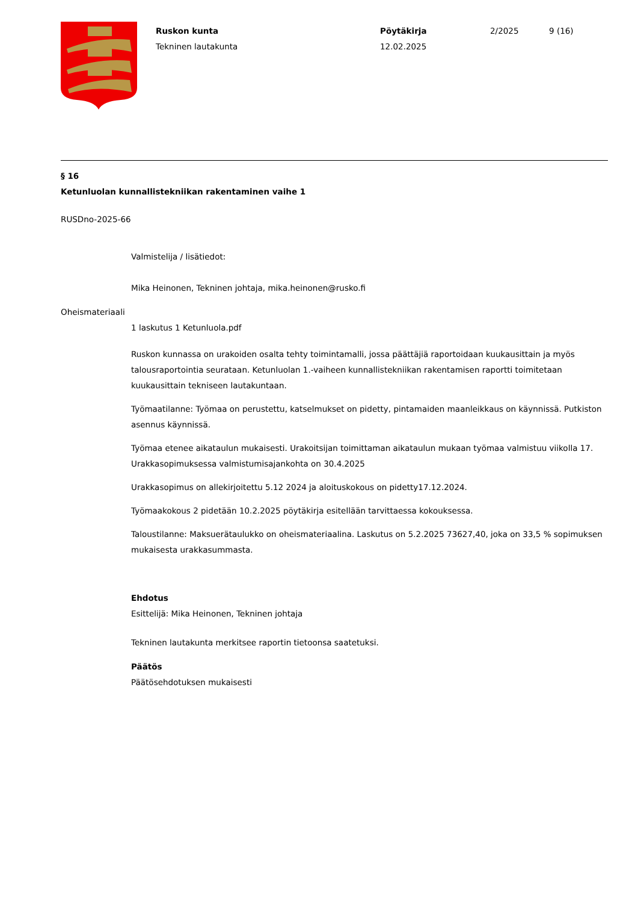Ruskon kunta
Tekninen lautakunta
Pöytäkirja
12.02.2025
2/2025 9 (16)
§ 16
Ketunluolan kunnallistekniikan rakentaminen vaihe 1
RUSDno-2025-66
Valmistelija / lisätiedot:
Mika Heinonen, Tekninen johtaja, mika.heinonen@rusko.fi
Oheismateriaali
1 laskutus 1 Ketunluola.pdf
Ruskon kunnassa on urakoiden osalta tehty toimintamalli, jossa päättäjiä raportoidaan kuukausittain ja myös talousraportointia seurataan. Ketunluolan 1.-vaiheen kunnallistekniikan rakentamisen raportti toimitetaan kuukausittain tekniseen lautakuntaan.
Työmaatilanne: Työmaa on perustettu, katselmukset on pidetty, pintamaiden maanleikkaus on käynnissä. Putkiston asennus käynnissä.
Työmaa etenee aikataulun mukaisesti. Urakoitsijan toimittaman aikataulun mukaan työmaa valmistuu viikolla 17. Urakkasopimuksessa valmistumisajankohta on 30.4.2025
Urakkasopimus on allekirjoitettu 5.12 2024 ja aloituskokous on pidetty17.12.2024.
Työmaakokous 2 pidetään 10.2.2025 pöytäkirja esitellään tarvittaessa kokouksessa.
Taloustilanne: Maksuerätaulukko on oheismateriaalina. Laskutus on 5.2.2025 73627,40, joka on 33,5 % sopimuksen mukaisesta urakkasummasta.
Ehdotus
Esittelijä: Mika Heinonen, Tekninen johtaja
Tekninen lautakunta merkitsee raportin tietoonsa saatetuksi.
Päätös
Päätösehdotuksen mukaisesti